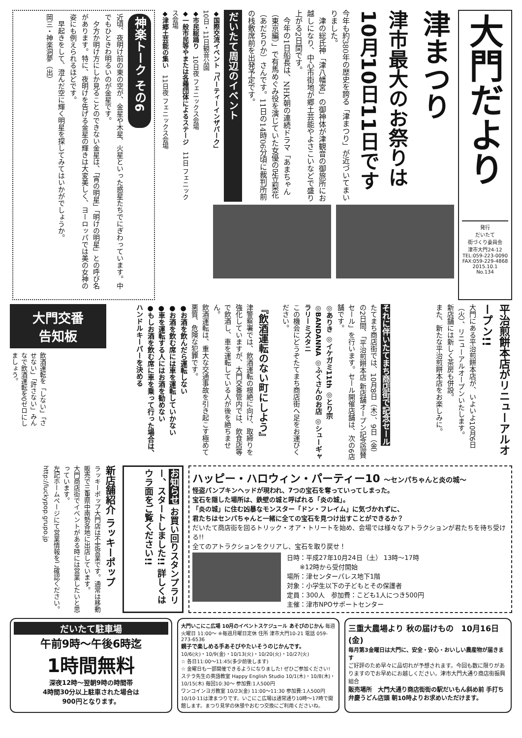大門だより
発行
だいたて
街づくり委員会
津市大門24-12
TEL:059-223-0090
FAX:059-229-4868
2015.10.1
No.134
津まつり
津市最大のお祭りは 10月10日11日です
今年も約380年の歴史を誇る「津まつり」が近づいてまいりました。
　津の総氏神「津八幡宮」の御神体が津観音の御旅所にお越しになり、中心市街地が郷土芸能やよさこいなどで盛り上がる2日間です。
　今年の1日船長は、NHK朝の連続ドラマ「あまちゃん（東京編）」で有馬めぐみ役を演じていた女優の足立梨花（あだちりか）さんです。11日の14時06分頃に裁判所前の栈敷席前を出発予定です。
だいたて周辺のイベント
◆国際交流イベント「パーティーインザパーク」
10日・11日観音公園
◆市民総踊り　10日夜 フェニックス会場
◆一般市民等やまたは各種団体によるステージ　11日 フェニックス会場
◆津郷土芸能の集い　11日夜 フェニックス会場
神楽トーク その6
近頃、夜明け前の東の空が、金星や木星、火星といった惑星たちでにぎわっています。中でもひときわ明るいのが金星です。
　夕方か明け方にしか見ることのできない金星は、「宵の明星」「明けの明星」との呼び名があります。特に、夜明けを告げる金星の輝きは大変美しく、ヨーロッパでは美の女神の姿にも例えられるほどです。
　早起きをして、澄んだ空に輝く明星を探してみてはいかがでしょうか。
岡三・神楽洞夢（出）
平治煎餅本店がリニューアルオープン!!
大門にある平治煎餅本店が、いよいよ10月6日（火）、リニューアルオープンいたします。
新店舗には新しく茶房も併設。
また、新たな平治煎餅本店をお楽しみに。
それに伴いたてまち商店街で記念セール
たてまち商店街では、10月8日（木）、9日（金）の2日間、「平治煎餅本店 新店舗オープン記念協賛セール」を行います。セール開催店舗は、次の6店舗です。
◎ありき ◎イケガミ11th ◎とり宗 ◎BANDANNA ◎ふくさんのお店 ◎シューギャラリーミズタニ
この機会にどうぞたてまち商店街へ足をお運びください。
『飲酒運転のない町にしよう』
津警察署では、飲酒運転の根絶に向け、取締りを強化していますが、大門交番管内では、飲食店等で飲酒し、車を運転している人が後を絶ちません。
飲酒運転は、重大な交通事故を引き起こす極めて悪質、危険な犯罪です。
●お酒を飲んだら運転しない
●お酒を飲む席には車を運転していかない
●車を運転する人にはお酒を勧めない
●もしお酒を飲む席に車を乗って行った場合は、ハンドルキーパーを決める
大門交番
告知板
飲酒運転を「しない」「させない」「許さない」みんなで飲酒運転を0ゼロにしましょう。
ハッピー・ハロウィン・パーティー10 〜センパちゃんと炎の城〜
怪盗パンプキンヘッドが現われ、7つの宝石を奪っていってしまった。
宝石を隠した場所は、鉄壁の城と呼ばれる「炎の城」。
「炎の城」に住む凶暴なモンスター「ドン・フレイム」に気づかれずに、
君たちはセンパちゃんと一緒に全ての宝石を見つけ出すことができるか？
だいたて商店街を回るトリック・オア・トリートを始め、会場では様々なアトラクションが君たちを待ち受ける!!
全てのアトラクションをクリアし、宝石を取り戻せ！
日時：平成27年10月24日（土） 13時〜17時
　　※12時から受付開始
場所：津センターパレス地下1階
対象：小学生以下の子どもとその保護者
定員：300人　参加費：こども1人につき500円
主催：津市NPOサポートセンター
お知らせ お買い回りスタンプラリー、スタートしました!! 詳しくはウラ面をご覧ください!!
新店舗紹介 ラッキーポップ
ラッキーポップ大門店は不定営業です。通常は移動販売で三重県中南勢各地に出店しています。
大門商店街でイベントがある時には営業したいと思っています。
左記ホームページにて営業情報をご確認ください。
http://luckypop.grupo.jp
だいたて駐車場
午前9時〜午後6時迄
1時間無料
深夜12時〜翌朝9時の時間帯
4時間30分以上駐車された場合は
900円となります。
大門いこにこ広場 10月のイベントスケジュール あそびのじかん 毎週火曜日 11:00〜 ※毎週月曜日定休 住所 津市大門10-21 電話 059-273-6536
親子で楽しめる手あそびやたいそうのじかんです。
10/6(火)・10/9(金)・10/13(火)・10/20(火)・10/27(火)
☆ 各日11:00〜11:45(多少前後します)
☆ 金曜日も一部開催できるようになりました! ぜひご参加ください!
ステラ先生の英語教室 Happy English Studio 10/1(木)・10/8(木)・10/15(木) 毎回10:30〜 参加費:1人500円
ワンコインヨガ教室 10/23(金) 11:00〜11:30 参加費:1人500円
10/10·11は津まつりです。いこにこ広場は通常通り10時〜17時で開館します。まつり見学の休憩やおむつ交換にご利用くださいね。
三重大農場より 秋の届けもの　10月16日(金)
毎月第3金曜日は大門に、安全・安心・おいしい農産物が届きます
ご好評のため早々に品切れが予想されます。今回も数に限りがありますのでお早めにお越しください。津市大門大通り商店街振興組合
販売場所　大門大通り商店街街の駅だいもん斜め前 手打ち 弁慶うどん店頭 朝10時よりお求めいただけます。